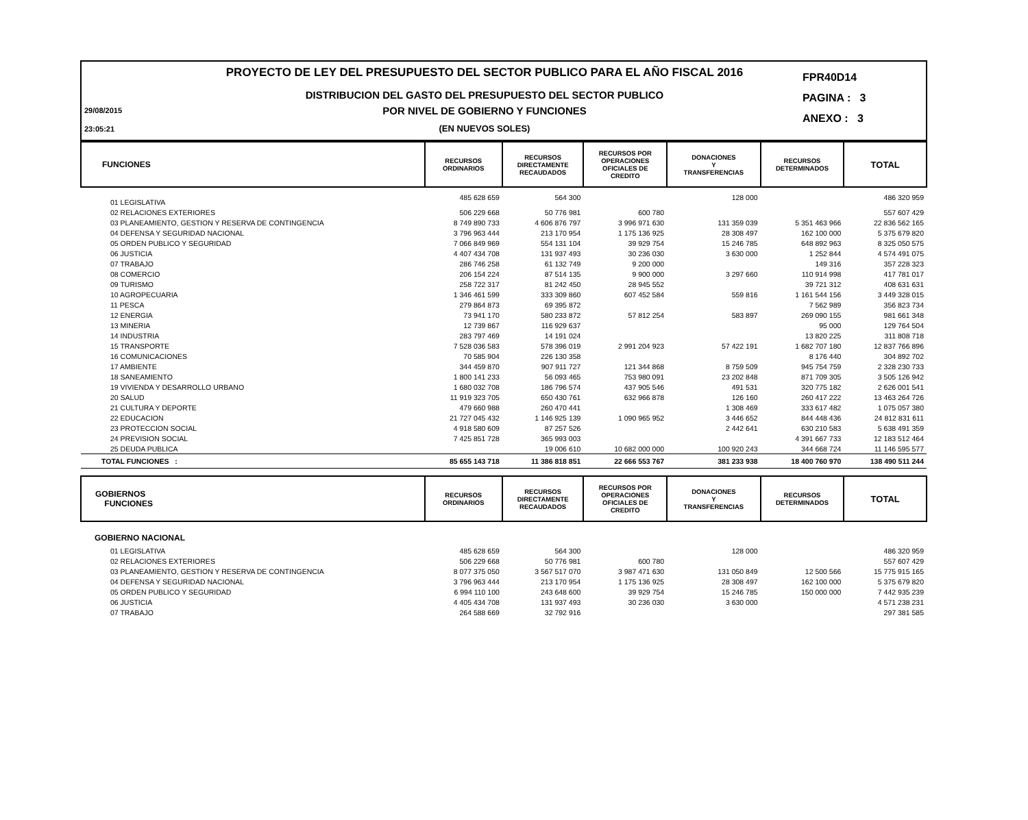29/08/2015
23:05:21
PROYECTO DE LEY DEL PRESUPUESTO DEL SECTOR PUBLICO PARA EL AÑO FISCAL 2016
DISTRIBUCION DEL GASTO DEL PRESUPUESTO DEL SECTOR PUBLICO
POR NIVEL DE GOBIERNO Y FUNCIONES
(EN NUEVOS SOLES)
FPR40D14
PAGINA : 3
ANEXO : 3
| FUNCIONES | RECURSOS ORDINARIOS | RECURSOS DIRECTAMENTE RECAUDADOS | RECURSOS POR OPERACIONES OFICIALES DE CREDITO | DONACIONES Y TRANSFERENCIAS | RECURSOS DETERMINADOS | TOTAL |
| --- | --- | --- | --- | --- | --- | --- |
| 01 LEGISLATIVA | 485 628 659 | 564 300 | | 128 000 | | 486 320 959 |
| 02 RELACIONES EXTERIORES | 506 229 668 | 50 776 981 | 600 780 | | | 557 607 429 |
| 03 PLANEAMIENTO, GESTION Y RESERVA DE CONTINGENCIA | 8 749 890 733 | 4 606 876 797 | 3 996 971 630 | 131 359 039 | 5 351 463 966 | 22 836 562 165 |
| 04 DEFENSA Y SEGURIDAD NACIONAL | 3 796 963 444 | 213 170 954 | 1 175 136 925 | 28 308 497 | 162 100 000 | 5 375 679 820 |
| 05 ORDEN PUBLICO Y SEGURIDAD | 7 066 849 969 | 554 131 104 | 39 929 754 | 15 246 785 | 648 892 963 | 8 325 050 575 |
| 06 JUSTICIA | 4 407 434 708 | 131 937 493 | 30 236 030 | 3 630 000 | 1 252 844 | 4 574 491 075 |
| 07 TRABAJO | 286 746 258 | 61 132 749 | 9 200 000 | | 149 316 | 357 228 323 |
| 08 COMERCIO | 206 154 224 | 87 514 135 | 9 900 000 | 3 297 660 | 110 914 998 | 417 781 017 |
| 09 TURISMO | 258 722 317 | 81 242 450 | 28 945 552 | | 39 721 312 | 408 631 631 |
| 10 AGROPECUARIA | 1 346 461 599 | 333 309 860 | 607 452 584 | 559 816 | 1 161 544 156 | 3 449 328 015 |
| 11 PESCA | 279 864 873 | 69 395 872 | | | 7 562 989 | 356 823 734 |
| 12 ENERGIA | 73 941 170 | 580 233 872 | 57 812 254 | 583 897 | 269 090 155 | 981 661 348 |
| 13 MINERIA | 12 739 867 | 116 929 637 | | | 95 000 | 129 764 504 |
| 14 INDUSTRIA | 283 797 469 | 14 191 024 | | | 13 820 225 | 311 808 718 |
| 15 TRANSPORTE | 7 528 036 583 | 578 396 019 | 2 991 204 923 | 57 422 191 | 1 682 707 180 | 12 837 766 896 |
| 16 COMUNICACIONES | 70 585 904 | 226 130 358 | | | 8 176 440 | 304 892 702 |
| 17 AMBIENTE | 344 459 870 | 907 911 727 | 121 344 868 | 8 759 509 | 945 754 759 | 2 328 230 733 |
| 18 SANEAMIENTO | 1 800 141 233 | 56 093 465 | 753 980 091 | 23 202 848 | 871 709 305 | 3 505 126 942 |
| 19 VIVIENDA Y DESARROLLO URBANO | 1 680 032 708 | 186 796 574 | 437 905 546 | 491 531 | 320 775 182 | 2 626 001 541 |
| 20 SALUD | 11 919 323 705 | 650 430 761 | 632 966 878 | 126 160 | 260 417 222 | 13 463 264 726 |
| 21 CULTURA Y DEPORTE | 479 660 988 | 260 470 441 | | 1 308 469 | 333 617 482 | 1 075 057 380 |
| 22 EDUCACION | 21 727 045 432 | 1 146 925 139 | 1 090 965 952 | 3 446 652 | 844 448 436 | 24 812 831 611 |
| 23 PROTECCION SOCIAL | 4 918 580 609 | 87 257 526 | | 2 442 641 | 630 210 583 | 5 638 491 359 |
| 24 PREVISION SOCIAL | 7 425 851 728 | 365 993 003 | | | 4 391 667 733 | 12 183 512 464 |
| 25 DEUDA PUBLICA | | 19 006 610 | 10 682 000 000 | 100 920 243 | 344 668 724 | 11 146 595 577 |
| TOTAL FUNCIONES : | 85 655 143 718 | 11 386 818 851 | 22 666 553 767 | 381 233 938 | 18 400 760 970 | 138 490 511 244 |
| GOBIERNOS FUNCIONES | RECURSOS ORDINARIOS | RECURSOS DIRECTAMENTE RECAUDADOS | RECURSOS POR OPERACIONES OFICIALES DE CREDITO | DONACIONES Y TRANSFERENCIAS | RECURSOS DETERMINADOS | TOTAL |
| GOBIERNO NACIONAL | | | | | | |
| 01 LEGISLATIVA | 485 628 659 | 564 300 | | 128 000 | | 486 320 959 |
| 02 RELACIONES EXTERIORES | 506 229 668 | 50 776 981 | 600 780 | | | 557 607 429 |
| 03 PLANEAMIENTO, GESTION Y RESERVA DE CONTINGENCIA | 8 077 375 050 | 3 567 517 070 | 3 987 471 630 | 131 050 849 | 12 500 566 | 15 775 915 165 |
| 04 DEFENSA Y SEGURIDAD NACIONAL | 3 796 963 444 | 213 170 954 | 1 175 136 925 | 28 308 497 | 162 100 000 | 5 375 679 820 |
| 05 ORDEN PUBLICO Y SEGURIDAD | 6 994 110 100 | 243 648 600 | 39 929 754 | 15 246 785 | 150 000 000 | 7 442 935 239 |
| 06 JUSTICIA | 4 405 434 708 | 131 937 493 | 30 236 030 | 3 630 000 | | 4 571 238 231 |
| 07 TRABAJO | 264 588 669 | 32 792 916 | | | | 297 381 585 |